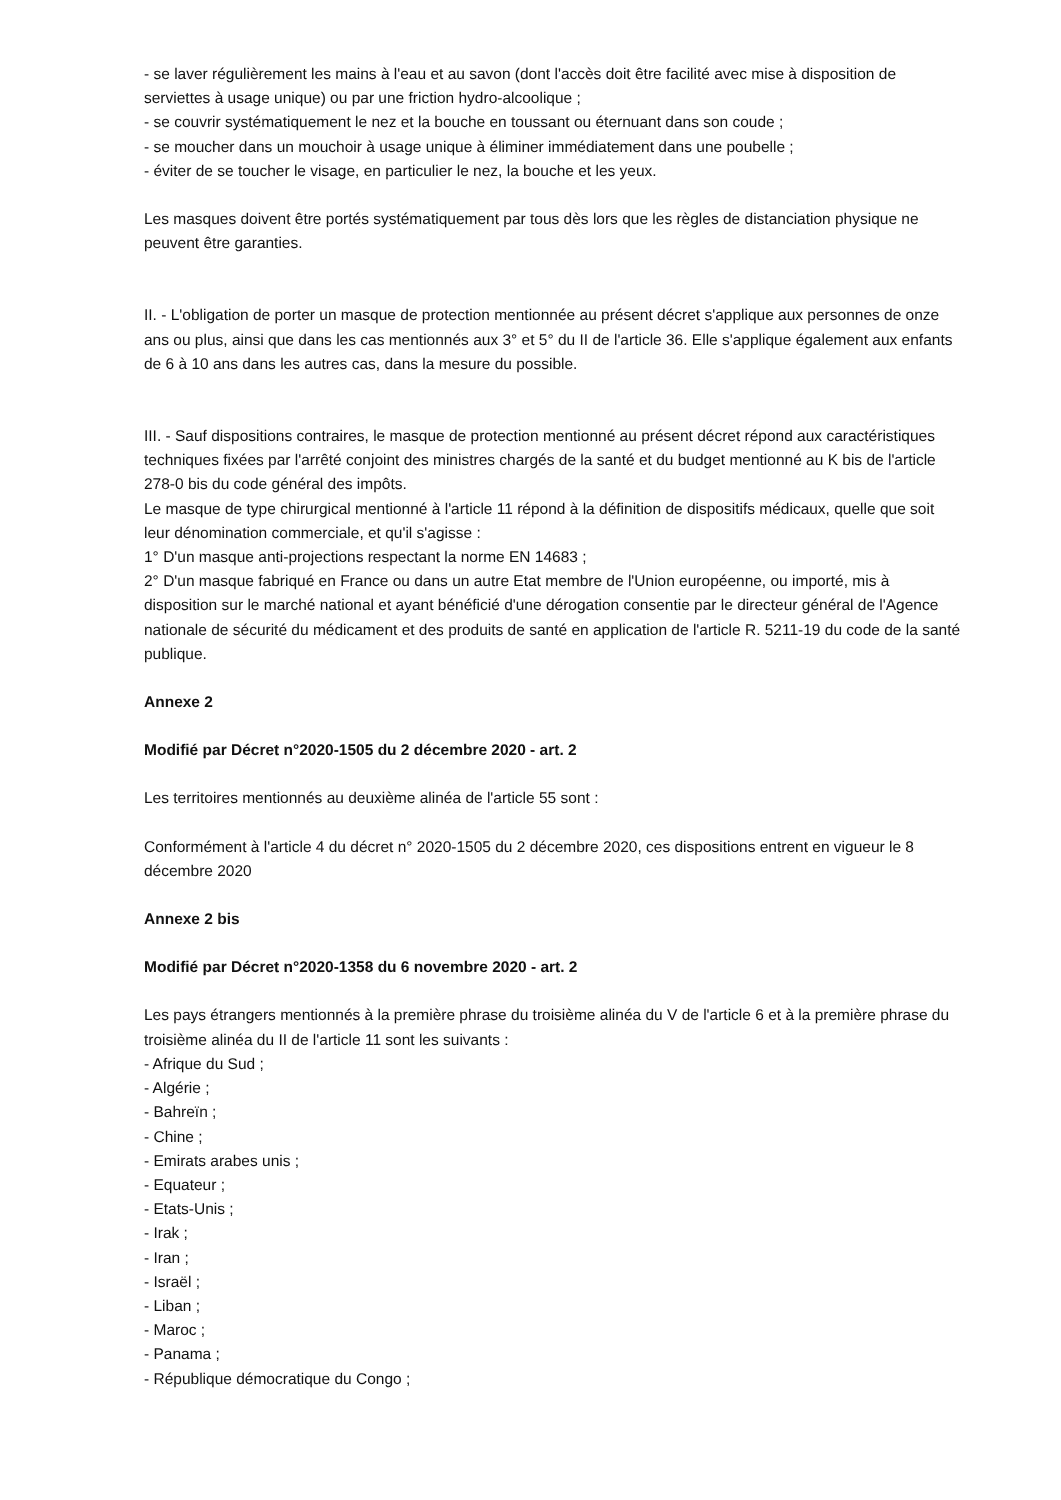- se laver régulièrement les mains à l'eau et au savon (dont l'accès doit être facilité avec mise à disposition de serviettes à usage unique) ou par une friction hydro-alcoolique ;
- se couvrir systématiquement le nez et la bouche en toussant ou éternuant dans son coude ;
- se moucher dans un mouchoir à usage unique à éliminer immédiatement dans une poubelle ;
- éviter de se toucher le visage, en particulier le nez, la bouche et les yeux.
Les masques doivent être portés systématiquement par tous dès lors que les règles de distanciation physique ne peuvent être garanties.
II. - L'obligation de porter un masque de protection mentionnée au présent décret s'applique aux personnes de onze ans ou plus, ainsi que dans les cas mentionnés aux 3° et 5° du II de l'article 36. Elle s'applique également aux enfants de 6 à 10 ans dans les autres cas, dans la mesure du possible.
III. - Sauf dispositions contraires, le masque de protection mentionné au présent décret répond aux caractéristiques techniques fixées par l'arrêté conjoint des ministres chargés de la santé et du budget mentionné au K bis de l'article 278-0 bis du code général des impôts.
Le masque de type chirurgical mentionné à l'article 11 répond à la définition de dispositifs médicaux, quelle que soit leur dénomination commerciale, et qu'il s'agisse :
1° D'un masque anti-projections respectant la norme EN 14683 ;
2° D'un masque fabriqué en France ou dans un autre Etat membre de l'Union européenne, ou importé, mis à disposition sur le marché national et ayant bénéficié d'une dérogation consentie par le directeur général de l'Agence nationale de sécurité du médicament et des produits de santé en application de l'article R. 5211-19 du code de la santé publique.
Annexe 2
Modifié par Décret n°2020-1505 du 2 décembre 2020 - art. 2
Les territoires mentionnés au deuxième alinéa de l'article 55 sont :
Conformément à l'article 4 du décret n° 2020-1505 du 2 décembre 2020, ces dispositions entrent en vigueur le 8 décembre 2020
Annexe 2 bis
Modifié par Décret n°2020-1358 du 6 novembre 2020 - art. 2
Les pays étrangers mentionnés à la première phrase du troisième alinéa du V de l'article 6 et à la première phrase du troisième alinéa du II de l'article 11 sont les suivants :
- Afrique du Sud ;
- Algérie ;
- Bahreïn ;
- Chine ;
- Emirats arabes unis ;
- Equateur ;
- Etats-Unis ;
- Irak ;
- Iran ;
- Israël ;
- Liban ;
- Maroc ;
- Panama ;
- République démocratique du Congo ;